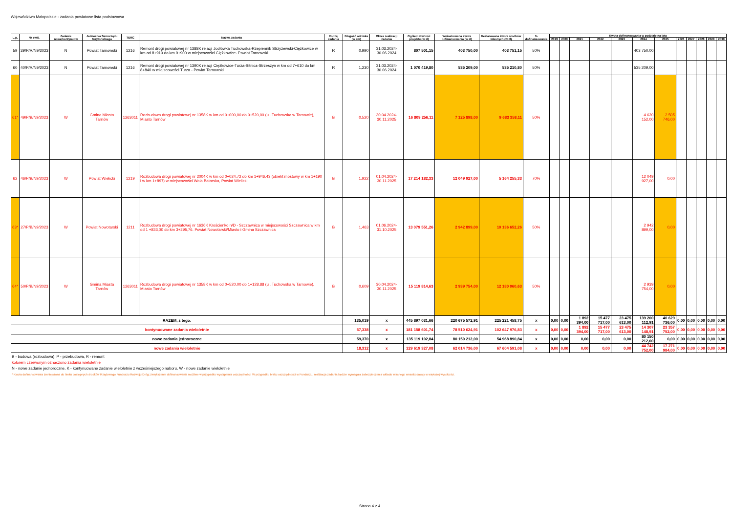Województwo Małopolskie - zadania powiatowe lista podstawowa
| L.p. | Nr ewid. | Zadanie nowe/kontynuow | Jednostka Samorządu Terytorialnego | TERC | Nazwa zadania | Rodzaj zadania | Długość odcinka (w km) | Okres realizacji zadania | Ogółem wartość projektu (w zł) | Wnioskowana kwota dofinansowania (w zł) | Deklarowana kwota środków własnych (w zł) | % dofinansowania | Kwota dofinansowania w podziale na lata | | | | | | | | | | | |
| --- | --- | --- | --- | --- | --- | --- | --- | --- | --- | --- | --- | --- | --- | --- | --- | --- | --- | --- | --- | --- | --- | --- | --- | --- |
| | | | | | | | | | | | | | 2019 | 2020 | 2021 | 2022 | 2023 | 2024 | 2025 | 2026 | 2027 | 2028 | 2029 | 2030 |
| 59 | 39/P/R/N9/2023 | N | Powiat Tarnowski | 1216 | Remont drogi powiatowej nr 1388K relacji Jodłówka Tuchowska-Rzepiennik Strzyżewski-Ciężkowice w km od 8+910 do km 9+900 w miejscowości Ciężkowice- Powiat Tarnowski | R | 0,990 | 31.03.2024-30.06.2024 | 807 501,15 | 403 750,00 | 403 751,15 | 50% | | | | | | 403 750,00 | | | | | | |
| 60 | 40/P/R/N9/2023 | N | Powiat Tarnowski | 1216 | Remont drogi powiatowej nr 1390K relacji Ciężkowice-Turza-Sitnica-Strzeszyn w km od 7+610 do km 8+840 w miejscowości Turza - Powiat Tarnowski | R | 1,230 | 31.03.2024-30.06.2024 | 1 070 419,80 | 535 209,00 | 535 210,80 | 50% | | | | | | 535 209,00 | | | | | | |
| 61* | 49/P/B/N9/2023 | W | Gmina Miasta Tarnów | 1263011 | Rozbudowa drogi powiatowej nr 1358K w km od 0+000,00 do 0+520,00 (ul. Tuchowska w Tarnowie), Miasto Tarnów | B | 0,520 | 30.04.2024-30.11.2025 | 16 809 256,11 | 7 125 898,00 | 9 683 358,11 | 50% | | | | | | 4 620 152,00 | 2 505 746,00 | | | | | |
| 62 | 46/P/B/N9/2023 | W | Powiat Wielicki | 1219 | Rozbudowa drogi powiatowej nr 2004K w km od 0+024,72 do km 1+946,43 (obiekt mostowy w km 1+190 i w km 1+897) w miejscowości Wola Batorska, Powiat Wielicki | B | 1,922 | 01.04.2024-30.11.2025 | 17 214 182,33 | 12 049 927,00 | 5 164 255,33 | 70% | | | | | | 12 049 927,00 | 0,00 | | | | | |
| 63* | 27/P/B/N9/2023 | W | Powiat Nowotarski | 1211 | Rozbudowa drogi powiatowej nr 1636K Krościenko n/D - Szczawnica w miejscowości Szczawnica w km od 1 +833,00 do km 3+295,76. Powiat Nowotarski/Miasto i Gmina Szczawnica | B | 1,463 | 01.06.2024-31.10.2025 | 13 079 551,26 | 2 942 899,00 | 10 136 652,26 | 50% | | | | | | 2 942 899,00 | 0,00 | | | | | |
| 64* | 50/P/B/N9/2023 | W | Gmina Miasta Tarnów | 1263011 | Rozbudowa drogi powiatowej nr 1358K w km od 0+520,00 do 1+128,88 (ul. Tuchowska w Tarnowie), Miasto Tarnów | B | 0,609 | 30.04.2024-30.11.2025 | 15 119 814,63 | 2 939 754,00 | 12 180 060,63 | 50% | | | | | | 2 939 754,00 | 0,00 | | | | | |
| RAZEM, z tego: | | | | | | | 135,019 | x | 445 897 031,66 | 220 675 572,91 | 225 221 458,75 | x | 0,00 | 0,00 | 1 892 394,00 | 15 477 717,00 | 23 475 613,00 | 139 200 112,91 | 40 629 736,00 | 0,00 | 0,00 | 0,00 | 0,00 | 0,00 |
| kontynuowane zadania wieloletnie | | | | | | | 57,338 | x | 181 158 601,74 | 78 510 624,91 | 102 647 976,83 | x | 0,00 | 0,00 | 1 892 394,00 | 15 477 717,00 | 23 475 613,00 | 14 307 148,91 | 23 357 752,00 | 0,00 | 0,00 | 0,00 | 0,00 | 0,00 |
| nowe zadania jednoroczne | | | | | | | 59,370 | x | 135 119 102,84 | 80 150 212,00 | 54 968 890,84 | x | 0,00 | 0,00 | 0,00 | 0,00 | 0,00 | 80 150 212,00 | 0,00 | 0,00 | 0,00 | 0,00 | 0,00 | 0,00 |
| nowe zadania wieloletnie | | | | | | | 18,312 | x | 129 619 327,08 | 62 014 736,00 | 67 604 591,08 | x | 0,00 | 0,00 | 0,00 | 0,00 | 0,00 | 44 742 752,00 | 17 271 984,00 | 0,00 | 0,00 | 0,00 | 0,00 | 0,00 |
B - budowa (rozbudowa), P - przebudowa, R - remont
kolorem czerwonym oznaczono zadania wieloletnie
N - nowe zadanie jednoroczne, K - kontynuowane zadanie wieloletnie z wcześniejszego naboru, W - nowe zadanie wieloletnie
* Kwota dofinansowania zmniejszona do limitu dostępnych środków Rządowego Funduszu Rozwoju Dróg; zwiększenie dofinansowania możliwe w przypadku wystąpienia oszczędności. W przypadku braku oszczędności w Funduszu, realizacja zadania będzie wymagała zabezpieczenia wkładu własnego wnioskodawcy w większej wysokości.
Strona 4 z 4